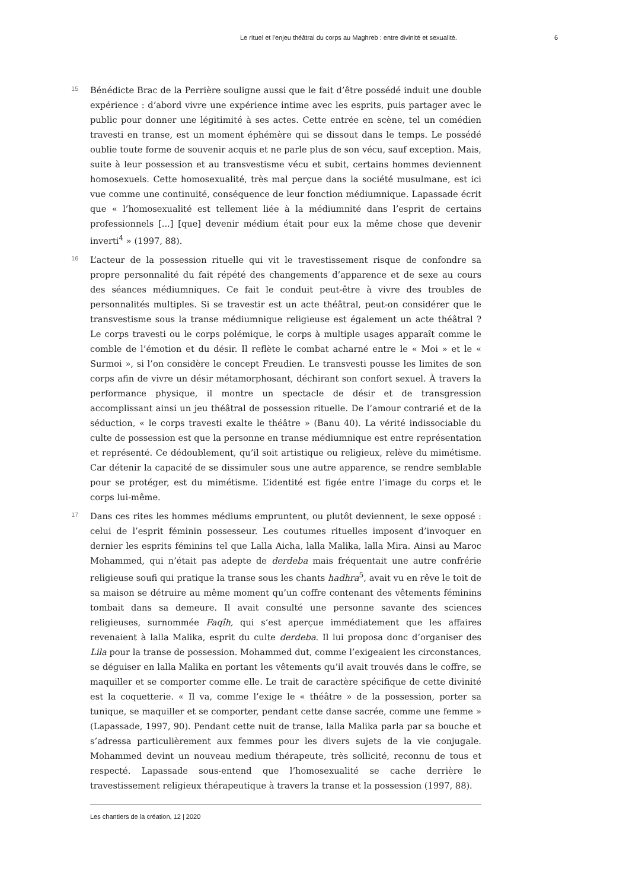Le rituel et l'enjeu théâtral du corps au Maghreb : entre divinité et sexualité. 6
15
Bénédicte Brac de la Perrière souligne aussi que le fait d’être possédé induit une double expérience : d’abord vivre une expérience intime avec les esprits, puis partager avec le public pour donner une légitimité à ses actes. Cette entrée en scène, tel un comédien travesti en transe, est un moment éphémère qui se dissout dans le temps. Le possédé oublie toute forme de souvenir acquis et ne parle plus de son vécu, sauf exception. Mais, suite à leur possession et au transvestisme vécu et subit, certains hommes deviennent homosexuels. Cette homosexualité, très mal perçue dans la société musulmane, est ici vue comme une continuité, conséquence de leur fonction médiumnique. Lapassade écrit que « l’homosexualité est tellement liée à la médiumnité dans l’esprit de certains professionnels [...] [que] devenir médium était pour eux la même chose que devenir inverti<sup>4</sup> » (1997, 88).
16
L’acteur de la possession rituelle qui vit le travestissement risque de confondre sa propre personnalité du fait répété des changements d’apparence et de sexe au cours des séances médiumniques. Ce fait le conduit peut-être à vivre des troubles de personnalités multiples. Si se travestir est un acte théâtral, peut-on considérer que le transvestisme sous la transe médiumnique religieuse est également un acte théâtral ? Le corps travesti ou le corps polémique, le corps à multiple usages apparaît comme le comble de l’émotion et du désir. Il reflète le combat acharné entre le « Moi » et le « Surmoi », si l’on considère le concept Freudien. Le transvesti pousse les limites de son corps afin de vivre un désir métamorphosant, déchirant son confort sexuel. À travers la performance physique, il montre un spectacle de désir et de transgression accomplissant ainsi un jeu théâtral de possession rituelle. De l’amour contrarié et de la séduction, « le corps travesti exalte le théâtre » (Banu 40). La vérité indissociable du culte de possession est que la personne en transe médiumnique est entre représentation et représenté. Ce dédoublement, qu’il soit artistique ou religieux, relève du mimétisme. Car détenir la capacité de se dissimuler sous une autre apparence, se rendre semblable pour se protéger, est du mimétisme. L’identité est figée entre l’image du corps et le corps lui-même.
17
Dans ces rites les hommes médiums empruntent, ou plutôt deviennent, le sexe opposé : celui de l’esprit féminin possesseur. Les coutumes rituelles imposent d’invoquer en dernier les esprits féminins tel que Lalla Aicha, lalla Malika, lalla Mira. Ainsi au Maroc Mohammed, qui n’était pas adepte de derdeba mais fréquentait une autre confrérie religieuse soufi qui pratique la transe sous les chants hadhra<sup>5</sup>, avait vu en rêve le toit de sa maison se détruire au même moment qu’un coffre contenant des vêtements féminins tombait dans sa demeure. Il avait consulté une personne savante des sciences religieuses, surnommée Faqîh, qui s’est aperçue immédiatement que les affaires revenaient à lalla Malika, esprit du culte derdeba. Il lui proposa donc d’organiser des Lila pour la transe de possession. Mohammed dut, comme l’exigeaient les circonstances, se déguiser en lalla Malika en portant les vêtements qu’il avait trouvés dans le coffre, se maquiller et se comporter comme elle. Le trait de caractère spécifique de cette divinité est la coquetterie. « Il va, comme l’exige le « théâtre » de la possession, porter sa tunique, se maquiller et se comporter, pendant cette danse sacrée, comme une femme » (Lapassade, 1997, 90). Pendant cette nuit de transe, lalla Malika parla par sa bouche et s’adressa particulièrement aux femmes pour les divers sujets de la vie conjugale. Mohammed devint un nouveau medium thérapeute, très sollicité, reconnu de tous et respecté. Lapassade sous-entend que l’homosexualité se cache derrière le travestissement religieux thérapeutique à travers la transe et la possession (1997, 88).
Les chantiers de la création, 12 | 2020